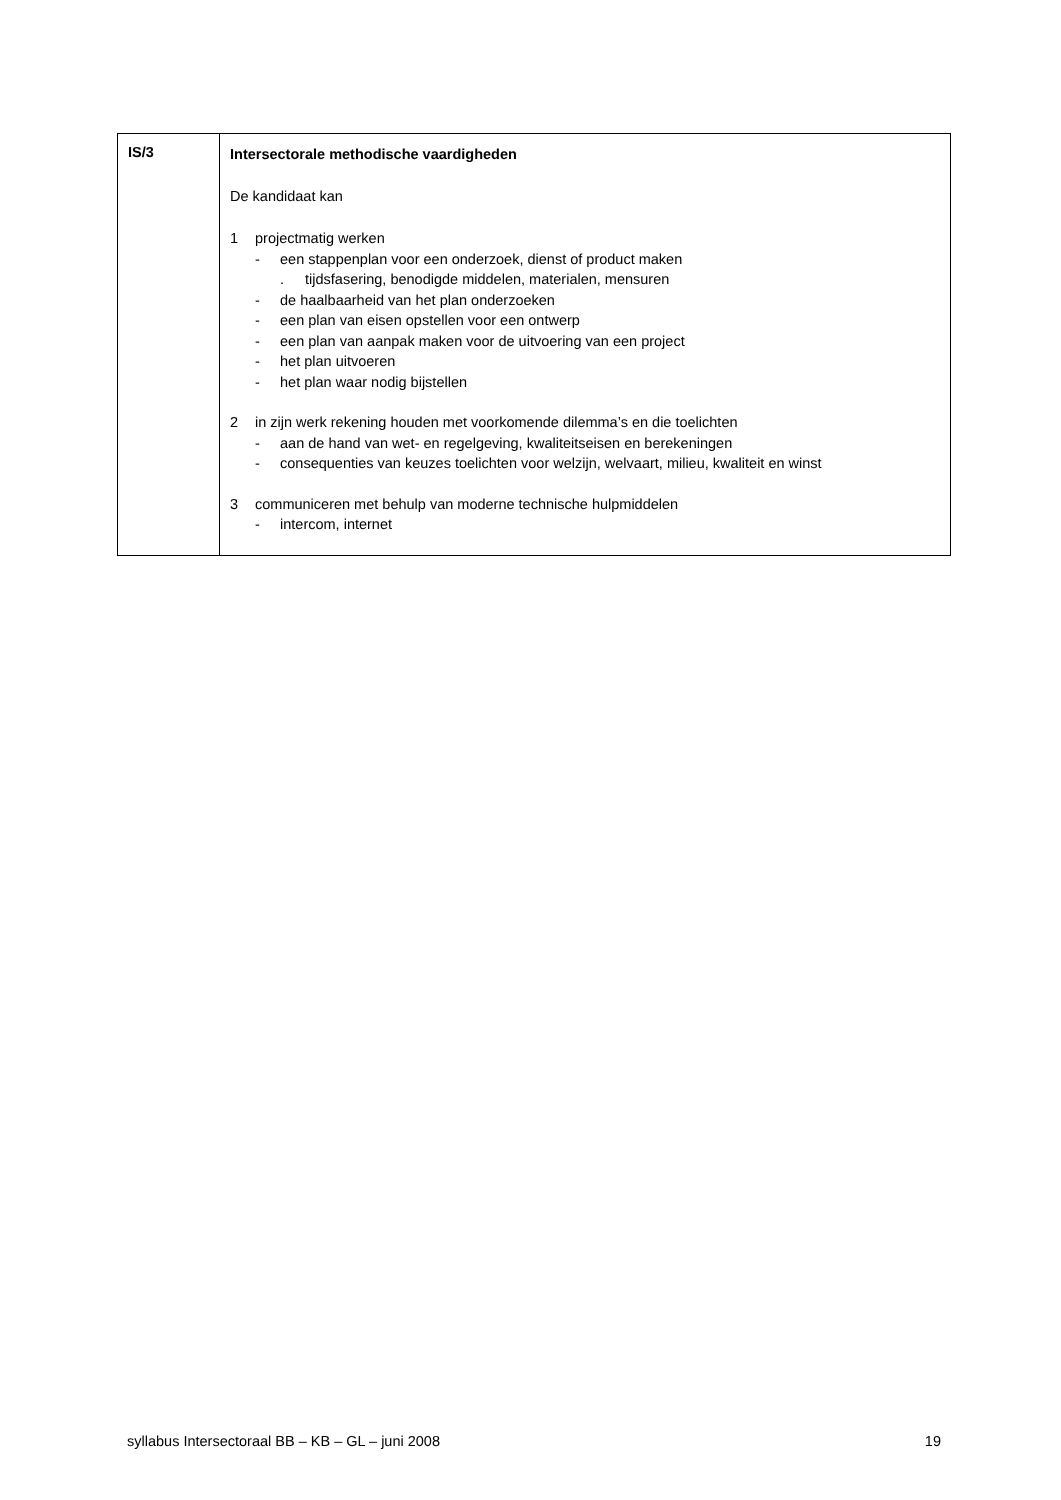| IS/3 | Intersectorale methodische vaardigheden De kandidaat kan 1 projectmatig werken - een stappenplan voor een onderzoek, dienst of product maken . tijdsfasering, benodigde middelen, materialen, mensuren - de haalbaarheid van het plan onderzoeken - een plan van eisen opstellen voor een ontwerp - een plan van aanpak maken voor de uitvoering van een project - het plan uitvoeren - het plan waar nodig bijstellen 2 in zijn werk rekening houden met voorkomende dilemma’s en die toelichten - aan de hand van wet- en regelgeving, kwaliteitseisen en berekeningen - consequenties van keuzes toelichten voor welzijn, welvaart, milieu, kwaliteit en winst 3 communiceren met behulp van moderne technische hulpmiddelen - intercom, internet |
syllabus Intersectoraal BB – KB – GL – juni 2008 19